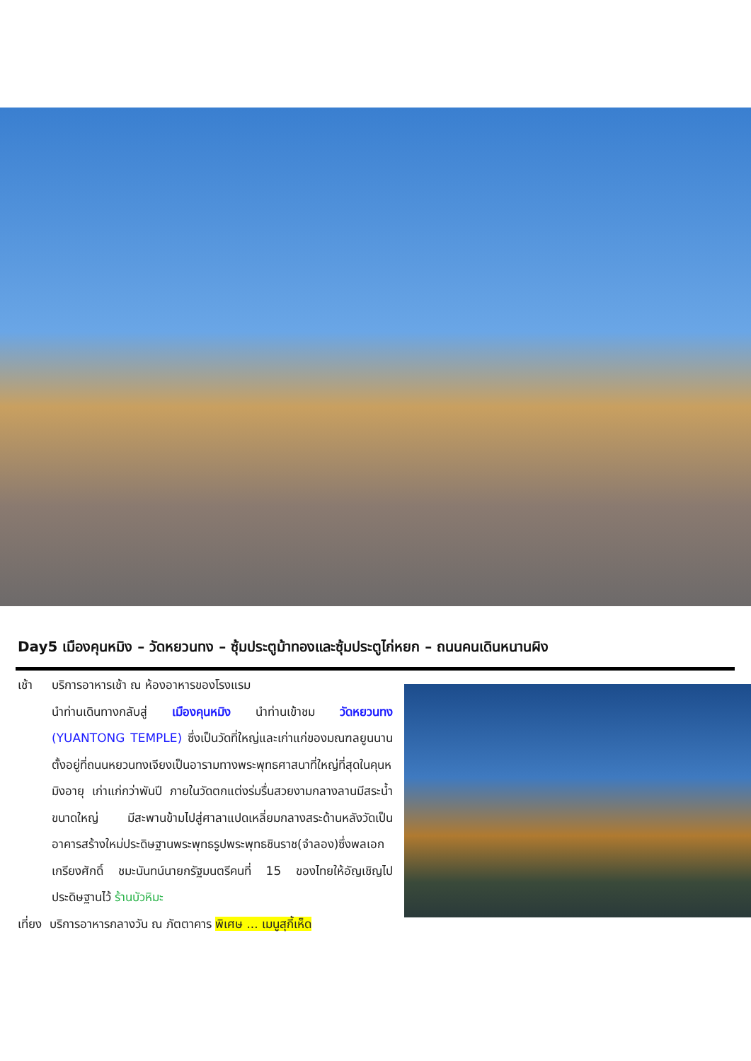Day5 เมืองคุนหมิง – วัดหยวนทง – ซุ้มประตูม้าทองและซุ้มประตูไก่หยก – ถนนคนเดินหนานผิง
เช้า บริการอาหารเช้า ณ ห้องอาหารของโรงแรม
นำท่านเดินทางกลับสู่ เมืองคุนหมิง นำท่านเข้าชม วัดหยวนทง (YUANTONG TEMPLE) ซึ่งเป็นวัดที่ใหญ่และเก่าแก่ของมณฑลยูนนานตั้งอยู่ที่ถนนหยวนทงเจียงเป็นอารามทางพระพุทธศาสนาที่ใหญ่ที่สุดในคุนหมิงอายุ เก่าแก่กว่าพันปี ภายในวัดตกแต่งร่มรื่นสวยงามกลางลานมีสระน้ำขนาดใหญ่ มีสะพานข้ามไปสู่ศาลาแปดเหลี่ยมกลางสระด้านหลังวัดเป็นอาคารสร้างใหม่ประดิษฐานพระพุทธรูปพระพุทธชินราช(จำลอง)ซึ่งพลเอกเกรียงศักดิ์ ชมะนันทน์นายกรัฐมนตรีคนที่ 15 ของไทยให้อัญเชิญไปประดิษฐานไว้ ร้านบัวหิมะ
เที่ยง บริการอาหารกลางวัน ณ ภัตตาคาร พิเศษ ... เมนูสุกี้เห็ด